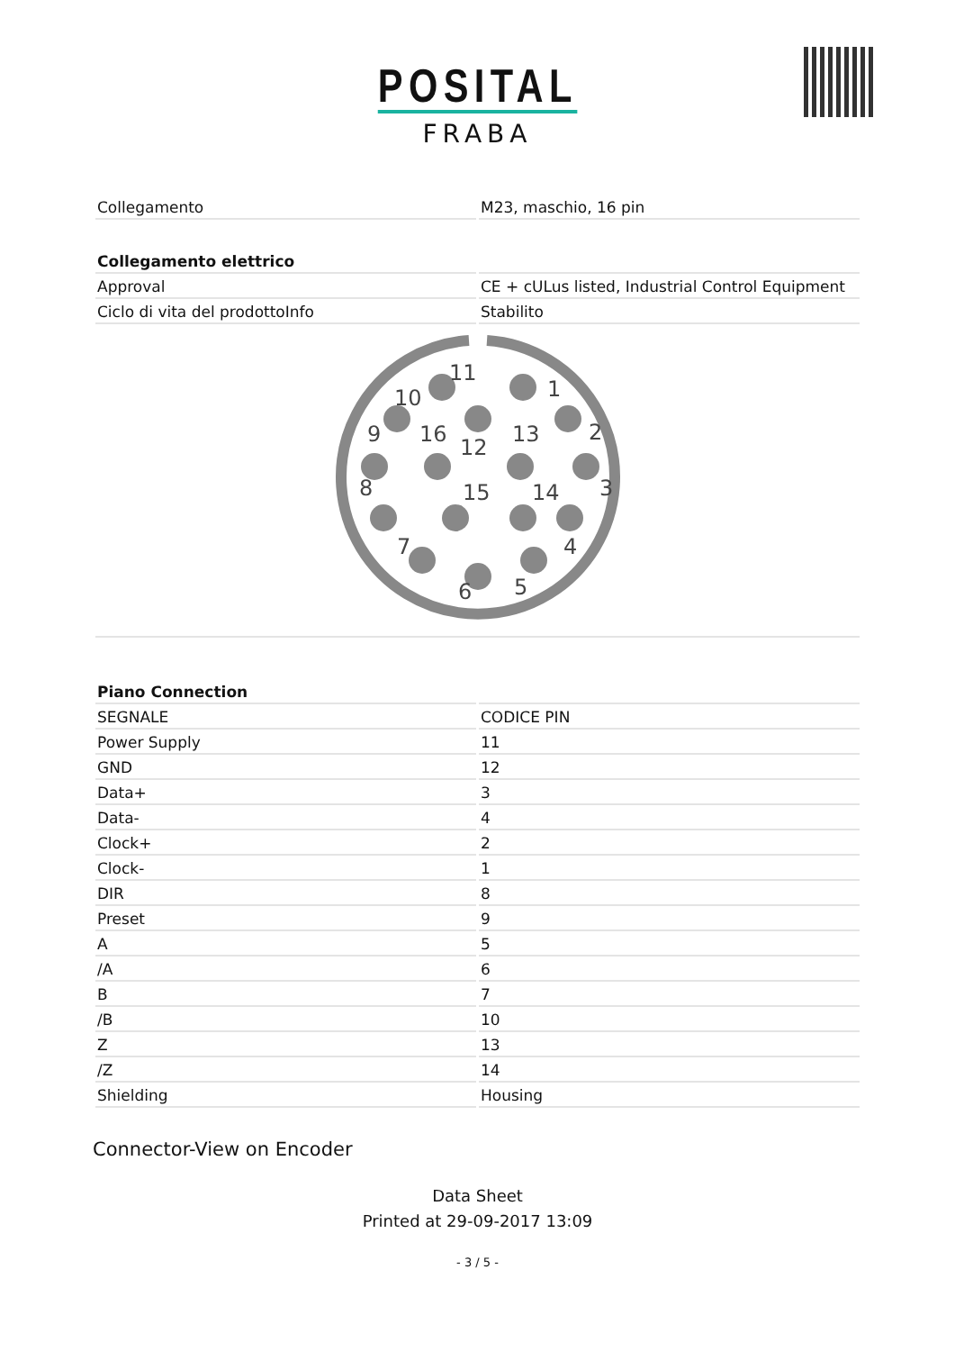POSITAL
FRABA
| Collegamento | M23, maschio, 16 pin |
| Collegamento elettrico | |
| Approval | CE + cULus listed, Industrial Control Equipment |
| Ciclo di vita del prodottoInfo | Stabilito |
1
2
3
4
5
6
7
8
9
10
11
12
13
14
15
16
| Piano Connection | |
| SEGNALE | CODICE PIN |
| Power Supply | 11 |
| GND | 12 |
| Data+ | 3 |
| Data- | 4 |
| Clock+ | 2 |
| Clock- | 1 |
| DIR | 8 |
| Preset | 9 |
| A | 5 |
| /A | 6 |
| B | 7 |
| /B | 10 |
| Z | 13 |
| /Z | 14 |
| Shielding | Housing |
Connector-View on Encoder
Data Sheet
Printed at 29-09-2017 13:09
- 3 / 5 -